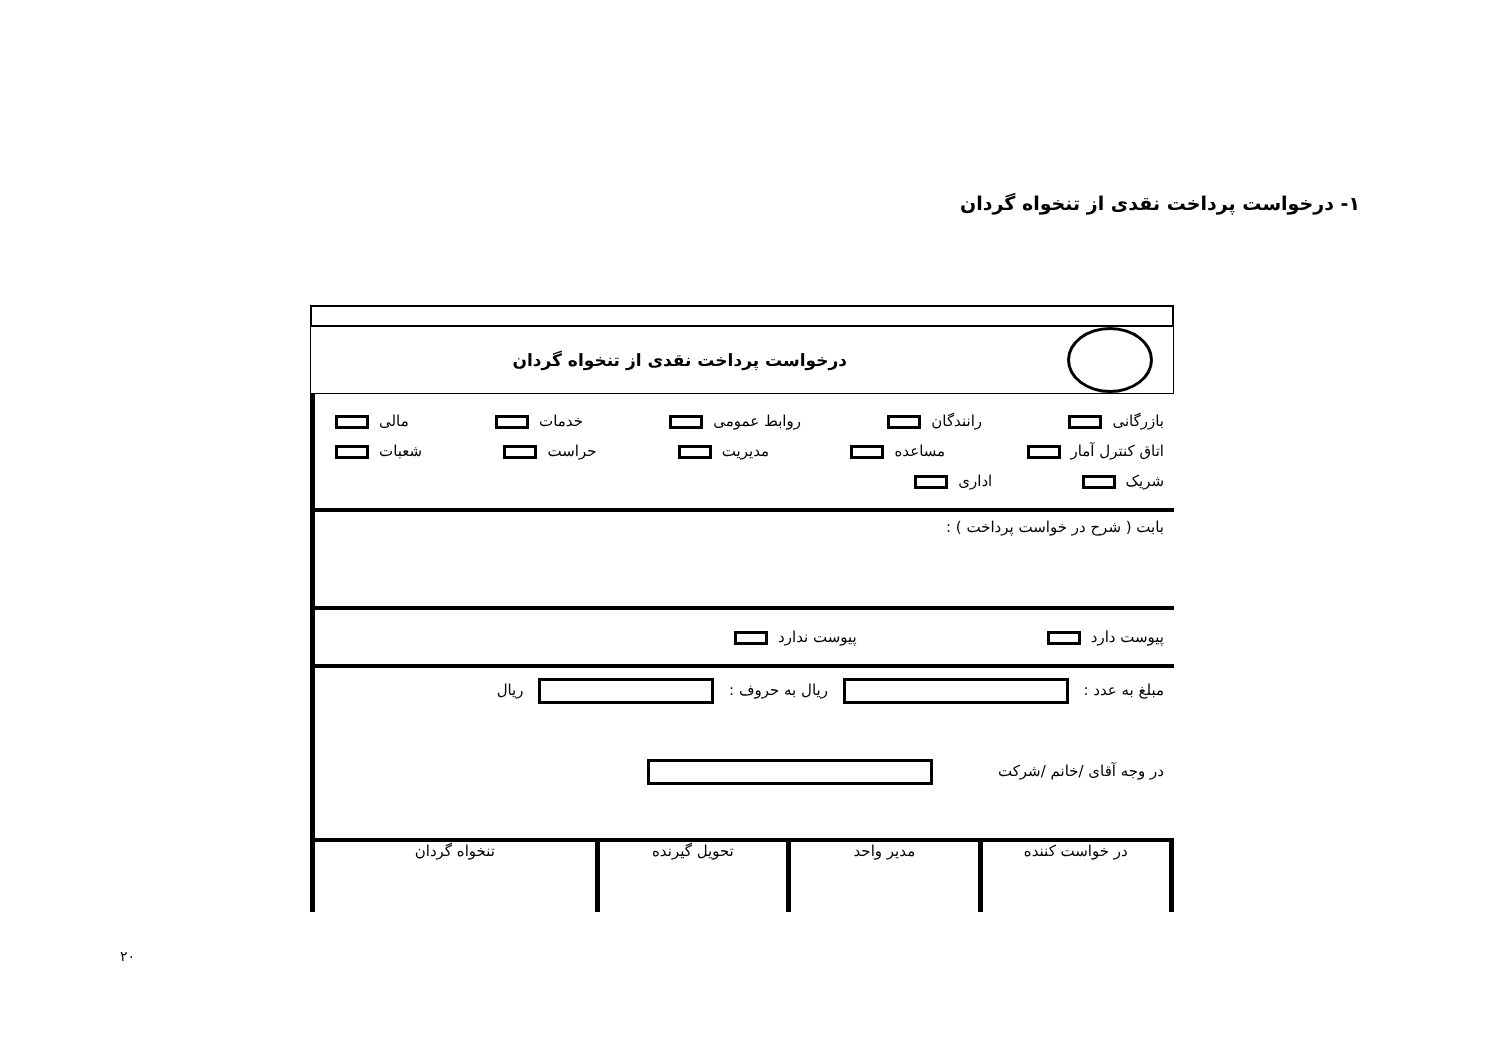۱- درخواست پرداخت نقدی از تنخواه گردان
درخواست پرداخت نقدی از تنخواه گردان
بازرگانی رانندگان روابط عمومی خدمات مالی
اتاق کنترل آمار مساعده مدیریت حراست شعبات
شریک اداری
بابت ( شرح در خواست پرداخت ) :
پیوست دارد پیوست ندارد
مبلغ به عدد : ریال به حروف : ریال
در وجه آقای /خانم /شرکت
در خواست کننده مدیر واحد تحویل گیرنده تنخواه گردان
۲۰